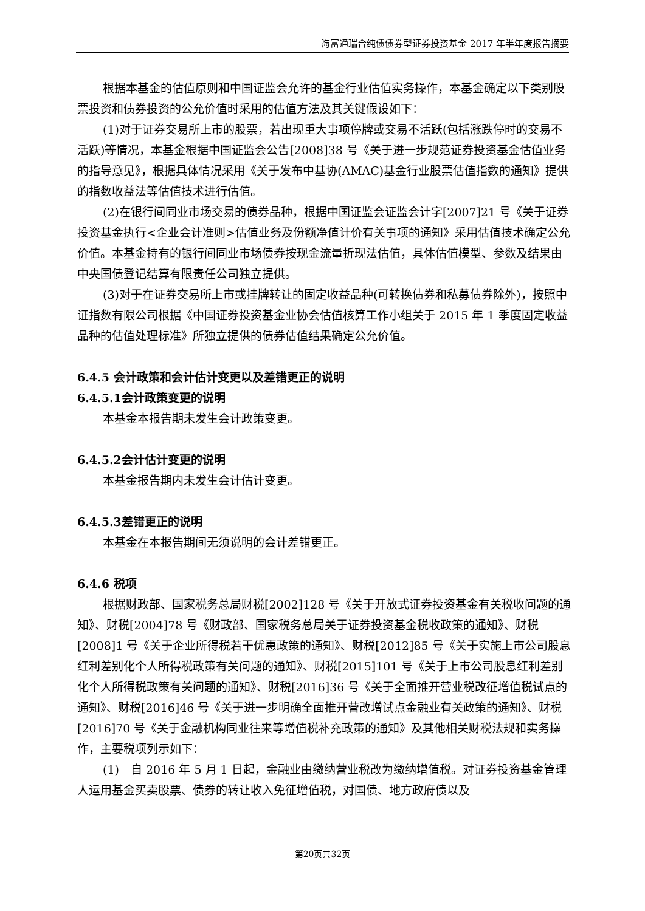海富通瑞合纯债债券型证券投资基金 2017 年半年度报告摘要
根据本基金的估值原则和中国证监会允许的基金行业估值实务操作，本基金确定以下类别股票投资和债券投资的公允价值时采用的估值方法及其关键假设如下：
(1)对于证券交易所上市的股票，若出现重大事项停牌或交易不活跃(包括涨跌停时的交易不活跃)等情况，本基金根据中国证监会公告[2008]38 号《关于进一步规范证券投资基金估值业务的指导意见》，根据具体情况采用《关于发布中基协(AMAC)基金行业股票估值指数的通知》提供的指数收益法等估值技术进行估值。
(2)在银行间同业市场交易的债券品种，根据中国证监会证监会计字[2007]21 号《关于证券投资基金执行<企业会计准则>估值业务及份额净值计价有关事项的通知》采用估值技术确定公允价值。本基金持有的银行间同业市场债券按现金流量折现法估值，具体估值模型、参数及结果由中央国债登记结算有限责任公司独立提供。
(3)对于在证券交易所上市或挂牌转让的固定收益品种(可转换债券和私募债券除外)，按照中证指数有限公司根据《中国证券投资基金业协会估值核算工作小组关于 2015 年 1 季度固定收益品种的估值处理标准》所独立提供的债券估值结果确定公允价值。
6.4.5 会计政策和会计估计变更以及差错更正的说明
6.4.5.1会计政策变更的说明
本基金本报告期未发生会计政策变更。
6.4.5.2会计估计变更的说明
本基金报告期内未发生会计估计变更。
6.4.5.3差错更正的说明
本基金在本报告期间无须说明的会计差错更正。
6.4.6 税项
根据财政部、国家税务总局财税[2002]128 号《关于开放式证券投资基金有关税收问题的通知》、财税[2004]78 号《财政部、国家税务总局关于证券投资基金税收政策的通知》、财税[2008]1 号《关于企业所得税若干优惠政策的通知》、财税[2012]85 号《关于实施上市公司股息红利差别化个人所得税政策有关问题的通知》、财税[2015]101 号《关于上市公司股息红利差别化个人所得税政策有关问题的通知》、财税[2016]36 号《关于全面推开营业税改征增值税试点的通知》、财税[2016]46 号《关于进一步明确全面推开营改增试点金融业有关政策的通知》、财税[2016]70 号《关于金融机构同业往来等增值税补充政策的通知》及其他相关财税法规和实务操作，主要税项列示如下：
(1)　自 2016 年 5 月 1 日起，金融业由缴纳营业税改为缴纳增值税。对证券投资基金管理人运用基金买卖股票、债券的转让收入免征增值税，对国债、地方政府债以及
第20页共32页